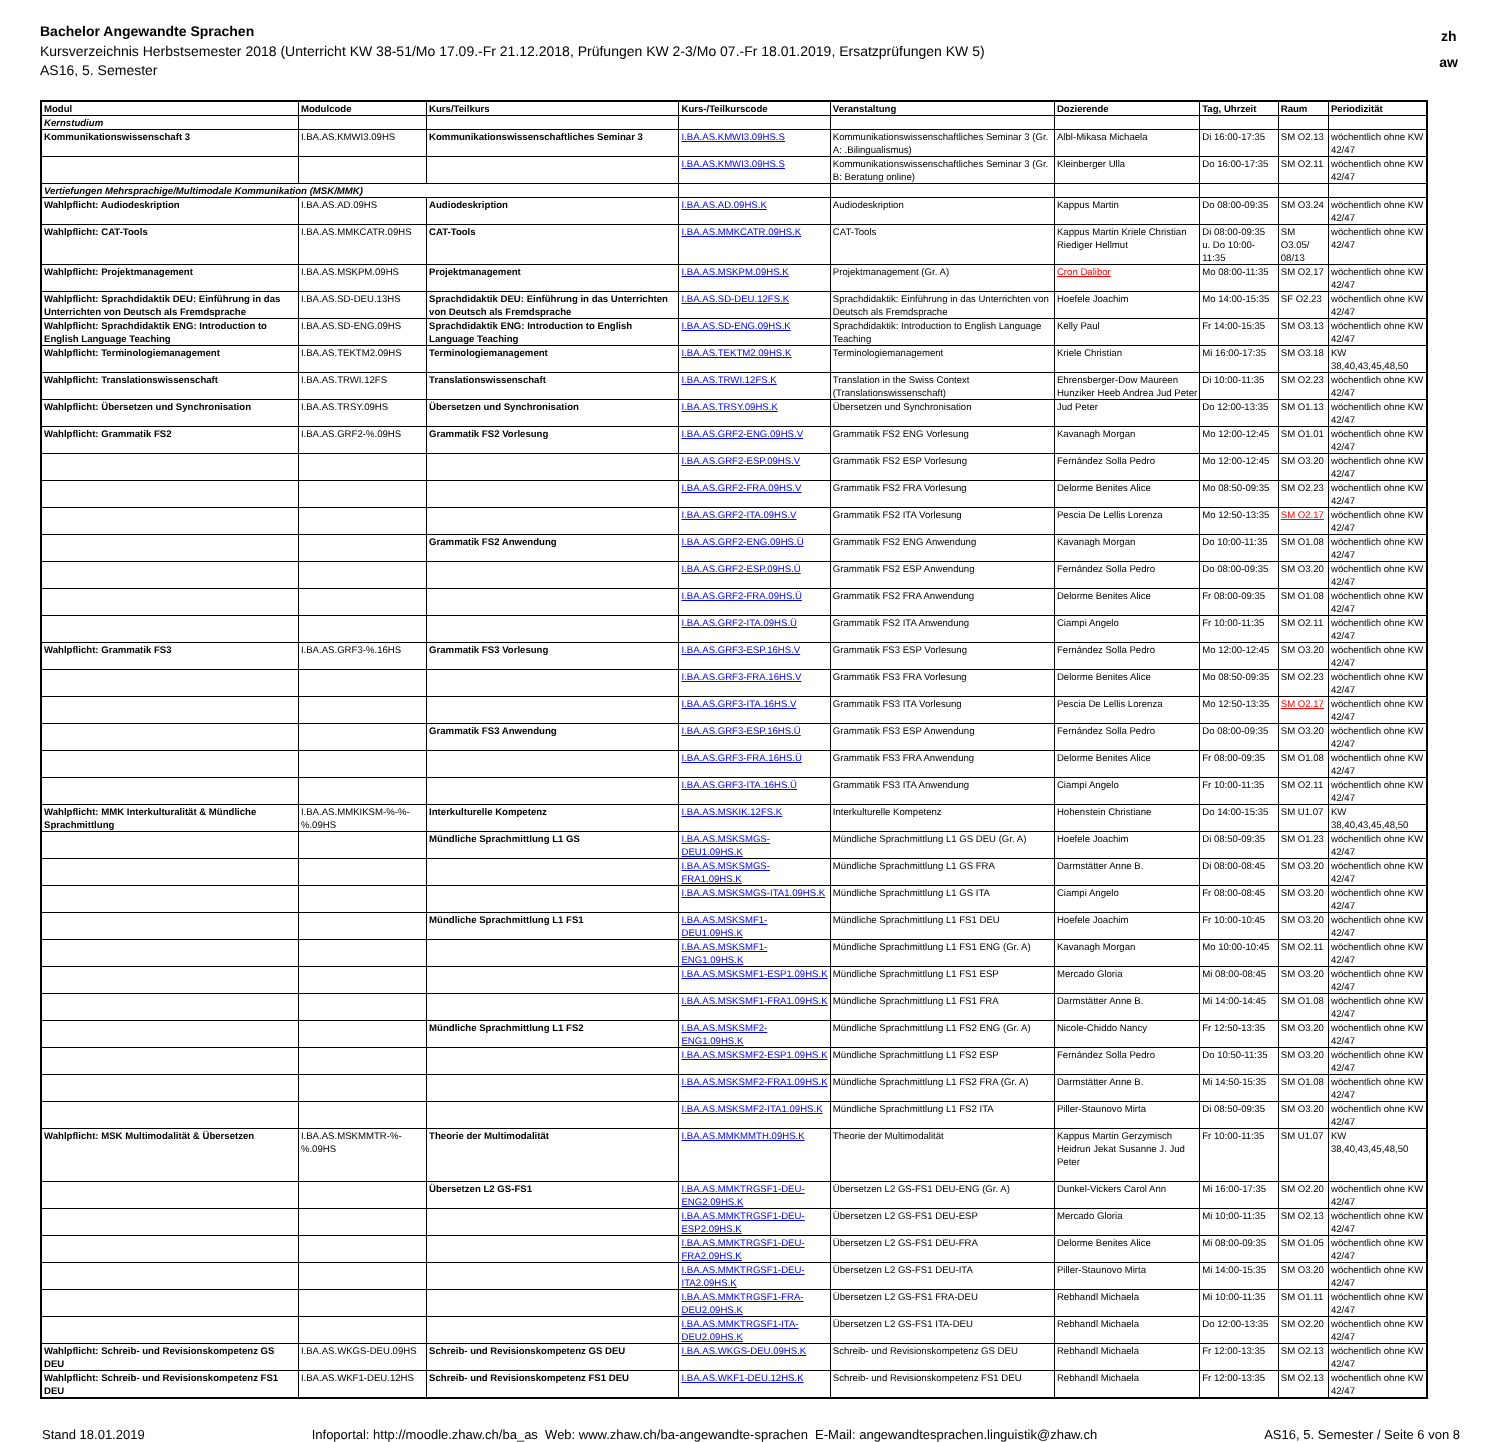Bachelor Angewandte Sprachen
Kursverzeichnis Herbstsemester 2018 (Unterricht KW 38-51/Mo 17.09.-Fr 21.12.2018, Prüfungen KW 2-3/Mo 07.-Fr 18.01.2019, Ersatzprüfungen KW 5)
AS16, 5. Semester
zh
aw
| Modul | Modulcode | Kurs/Teilkurs | Kurs-/Teilkurscode | Veranstaltung | Dozierende | Tag, Uhrzeit | Raum | Periodizität |
| --- | --- | --- | --- | --- | --- | --- | --- | --- |
| Kernstudium | | | | | | | | |
| Kommunikationswissenschaft 3 | I.BA.AS.KMWI3.09HS | Kommunikationswissenschaftliches Seminar 3 | I.BA.AS.KMWI3.09HS.S | Kommunikationswissenschaftliches Seminar 3 (Gr. A: .Bilingualismus) | Albl-Mikasa Michaela | Di 16:00-17:35 | SM O2.13 | wöchentlich ohne KW 42/47 |
| | | | I.BA.AS.KMWI3.09HS.S | Kommunikationswissenschaftliches Seminar 3 (Gr. B: Beratung online) | Kleinberger Ulla | Do 16:00-17:35 | SM O2.11 | wöchentlich ohne KW 42/47 |
| Vertiefungen Mehrsprachige/Multimodale Kommunikation (MSK/MMK) | | | | | | | | |
| Wahlpflicht: Audiodeskription | I.BA.AS.AD.09HS | Audiodeskription | I.BA.AS.AD.09HS.K | Audiodeskription | Kappus Martin | Do 08:00-09:35 | SM O3.24 | wöchentlich ohne KW 42/47 |
| Wahlpflicht: CAT-Tools | I.BA.AS.MMKCATR.09HS | CAT-Tools | I.BA.AS.MMKCATR.09HS.K | CAT-Tools | Kappus Martin Kriele Christian Riediger Hellmut | Di 08:00-09:35 u. Do 10:00-11:35 | SM O3.05/ 08/13 | wöchentlich ohne KW 42/47 |
| Wahlpflicht: Projektmanagement | I.BA.AS.MSKPM.09HS | Projektmanagement | I.BA.AS.MSKPM.09HS.K | Projektmanagement (Gr. A) | Cron Dalibor | Mo 08:00-11:35 | SM O2.17 | wöchentlich ohne KW 42/47 |
| Wahlpflicht: Sprachdidaktik DEU: Einführung in das Unterrichten von Deutsch als Fremdsprache | I.BA.AS.SD-DEU.13HS | Sprachdidaktik DEU: Einführung in das Unterrichten von Deutsch als Fremdsprache | I.BA.AS.SD-DEU.12FS.K | Sprachdidaktik: Einführung in das Unterrichten von Deutsch als Fremdsprache | Hoefele Joachim | Mo 14:00-15:35 | SF O2.23 | wöchentlich ohne KW 42/47 |
| Wahlpflicht: Sprachdidaktik ENG: Introduction to English Language Teaching | I.BA.AS.SD-ENG.09HS | Sprachdidaktik ENG: Introduction to English Language Teaching | I.BA.AS.SD-ENG.09HS.K | Sprachdidaktik: Introduction to English Language Teaching | Kelly Paul | Fr 14:00-15:35 | SM O3.13 | wöchentlich ohne KW 42/47 |
| Wahlpflicht: Terminologiemanagement | I.BA.AS.TEKTM2.09HS | Terminologiemanagement | I.BA.AS.TEKTM2.09HS.K | Terminologiemanagement | Kriele Christian | Mi 16:00-17:35 | SM O3.18 | KW 38,40,43,45,48,50 |
| Wahlpflicht: Translationswissenschaft | I.BA.AS.TRWI.12FS | Translationswissenschaft | I.BA.AS.TRWI.12FS.K | Translation in the Swiss Context (Translationswissenschaft) | Ehrensberger-Dow Maureen Hunziker Heeb Andrea Jud Peter | Di 10:00-11:35 | SM O2.23 | wöchentlich ohne KW 42/47 |
| Wahlpflicht: Übersetzen und Synchronisation | I.BA.AS.TRSY.09HS | Übersetzen und Synchronisation | I.BA.AS.TRSY.09HS.K | Übersetzen und Synchronisation | Jud Peter | Do 12:00-13:35 | SM O1.13 | wöchentlich ohne KW 42/47 |
| Wahlpflicht: Grammatik FS2 | I.BA.AS.GRF2-%.09HS | Grammatik FS2 Vorlesung | I.BA.AS.GRF2-ENG.09HS.V | Grammatik FS2 ENG Vorlesung | Kavanagh Morgan | Mo 12:00-12:45 | SM O1.01 | wöchentlich ohne KW 42/47 |
| | | | I.BA.AS.GRF2-ESP.09HS.V | Grammatik FS2 ESP Vorlesung | Fernández Solla Pedro | Mo 12:00-12:45 | SM O3.20 | wöchentlich ohne KW 42/47 |
| | | | I.BA.AS.GRF2-FRA.09HS.V | Grammatik FS2 FRA Vorlesung | Delorme Benites Alice | Mo 08:50-09:35 | SM O2.23 | wöchentlich ohne KW 42/47 |
| | | | I.BA.AS.GRF2-ITA.09HS.V | Grammatik FS2 ITA Vorlesung | Pescia De Lellis Lorenza | Mo 12:50-13:35 | SM O2.17 | wöchentlich ohne KW 42/47 |
| | | Grammatik FS2 Anwendung | I.BA.AS.GRF2-ENG.09HS.Ü | Grammatik FS2 ENG Anwendung | Kavanagh Morgan | Do 10:00-11:35 | SM O1.08 | wöchentlich ohne KW 42/47 |
| | | | I.BA.AS.GRF2-ESP.09HS.Ü | Grammatik FS2 ESP Anwendung | Fernández Solla Pedro | Do 08:00-09:35 | SM O3.20 | wöchentlich ohne KW 42/47 |
| | | | I.BA.AS.GRF2-FRA.09HS.Ü | Grammatik FS2 FRA Anwendung | Delorme Benites Alice | Fr 08:00-09:35 | SM O1.08 | wöchentlich ohne KW 42/47 |
| | | | I.BA.AS.GRF2-ITA.09HS.Ü | Grammatik FS2 ITA Anwendung | Ciampi Angelo | Fr 10:00-11:35 | SM O2.11 | wöchentlich ohne KW 42/47 |
| Wahlpflicht: Grammatik FS3 | I.BA.AS.GRF3-%.16HS | Grammatik FS3 Vorlesung | I.BA.AS.GRF3-ESP.16HS.V | Grammatik FS3 ESP Vorlesung | Fernández Solla Pedro | Mo 12:00-12:45 | SM O3.20 | wöchentlich ohne KW 42/47 |
| | | | I.BA.AS.GRF3-FRA.16HS.V | Grammatik FS3 FRA Vorlesung | Delorme Benites Alice | Mo 08:50-09:35 | SM O2.23 | wöchentlich ohne KW 42/47 |
| | | | I.BA.AS.GRF3-ITA.16HS.V | Grammatik FS3 ITA Vorlesung | Pescia De Lellis Lorenza | Mo 12:50-13:35 | SM O2.17 | wöchentlich ohne KW 42/47 |
| | | Grammatik FS3 Anwendung | I.BA.AS.GRF3-ESP.16HS.Ü | Grammatik FS3 ESP Anwendung | Fernández Solla Pedro | Do 08:00-09:35 | SM O3.20 | wöchentlich ohne KW 42/47 |
| | | | I.BA.AS.GRF3-FRA.16HS.Ü | Grammatik FS3 FRA Anwendung | Delorme Benites Alice | Fr 08:00-09:35 | SM O1.08 | wöchentlich ohne KW 42/47 |
| | | | I.BA.AS.GRF3-ITA.16HS.Ü | Grammatik FS3 ITA Anwendung | Ciampi Angelo | Fr 10:00-11:35 | SM O2.11 | wöchentlich ohne KW 42/47 |
| Wahlpflicht: MMK Interkulturalität & Mündliche Sprachmittlung | I.BA.AS.MMKIKSM-%-%-%.09HS | Interkulturelle Kompetenz | I.BA.AS.MSKIK.12FS.K | Interkulturelle Kompetenz | Hohenstein Christiane | Do 14:00-15:35 | SM U1.07 | KW 38,40,43,45,48,50 |
| | | Mündliche Sprachmittlung L1 GS | I.BA.AS.MSKSMGS-DEU1.09HS.K | Mündliche Sprachmittlung L1 GS DEU (Gr. A) | Hoefele Joachim | Di 08:50-09:35 | SM O1.23 | wöchentlich ohne KW 42/47 |
| | | | I.BA.AS.MSKSMGS-FRA1.09HS.K | Mündliche Sprachmittlung L1 GS FRA | Darmstätter Anne B. | Di 08:00-08:45 | SM O3.20 | wöchentlich ohne KW 42/47 |
| | | | I.BA.AS.MSKSMGS-ITA1.09HS.K | Mündliche Sprachmittlung L1 GS ITA | Ciampi Angelo | Fr 08:00-08:45 | SM O3.20 | wöchentlich ohne KW 42/47 |
| | | Mündliche Sprachmittlung L1 FS1 | I.BA.AS.MSKSMF1-DEU1.09HS.K | Mündliche Sprachmittlung L1 FS1 DEU | Hoefele Joachim | Fr 10:00-10:45 | SM O3.20 | wöchentlich ohne KW 42/47 |
| | | | I.BA.AS.MSKSMF1-ENG1.09HS.K | Mündliche Sprachmittlung L1 FS1 ENG (Gr. A) | Kavanagh Morgan | Mo 10:00-10:45 | SM O2.11 | wöchentlich ohne KW 42/47 |
| | | | I.BA.AS.MSKSMF1-ESP1.09HS.K | Mündliche Sprachmittlung L1 FS1 ESP | Mercado Gloria | Mi 08:00-08:45 | SM O3.20 | wöchentlich ohne KW 42/47 |
| | | | I.BA.AS.MSKSMF1-FRA1.09HS.K | Mündliche Sprachmittlung L1 FS1 FRA | Darmstätter Anne B. | Mi 14:00-14:45 | SM O1.08 | wöchentlich ohne KW 42/47 |
| | | Mündliche Sprachmittlung L1 FS2 | I.BA.AS.MSKSMF2-ENG1.09HS.K | Mündliche Sprachmittlung L1 FS2 ENG (Gr. A) | Nicole-Chiddo Nancy | Fr 12:50-13:35 | SM O3.20 | wöchentlich ohne KW 42/47 |
| | | | I.BA.AS.MSKSMF2-ESP1.09HS.K | Mündliche Sprachmittlung L1 FS2 ESP | Fernández Solla Pedro | Do 10:50-11:35 | SM O3.20 | wöchentlich ohne KW 42/47 |
| | | | I.BA.AS.MSKSMF2-FRA1.09HS.K | Mündliche Sprachmittlung L1 FS2 FRA (Gr. A) | Darmstätter Anne B. | Mi 14:50-15:35 | SM O1.08 | wöchentlich ohne KW 42/47 |
| | | | I.BA.AS.MSKSMF2-ITA1.09HS.K | Mündliche Sprachmittlung L1 FS2 ITA | Piller-Staunovo Mirta | Di 08:50-09:35 | SM O3.20 | wöchentlich ohne KW 42/47 |
| Wahlpflicht: MSK Multimodalität & Übersetzen | I.BA.AS.MSKMMTR-%-%.09HS | Theorie der Multimodalität | I.BA.AS.MMKMMTH.09HS.K | Theorie der Multimodalität | Kappus Martin Gerzymisch Heidrun Jekat Susanne J. Jud Peter | Fr 10:00-11:35 | SM U1.07 | KW 38,40,43,45,48,50 |
| | | Übersetzen L2 GS-FS1 | I.BA.AS.MMKTRGSF1-DEU-ENG2.09HS.K | Übersetzen L2 GS-FS1 DEU-ENG (Gr. A) | Dunkel-Vickers Carol Ann | Mi 16:00-17:35 | SM O2.20 | wöchentlich ohne KW 42/47 |
| | | | I.BA.AS.MMKTRGSF1-DEU-ESP2.09HS.K | Übersetzen L2 GS-FS1 DEU-ESP | Mercado Gloria | Mi 10:00-11:35 | SM O2.13 | wöchentlich ohne KW 42/47 |
| | | | I.BA.AS.MMKTRGSF1-DEU-FRA2.09HS.K | Übersetzen L2 GS-FS1 DEU-FRA | Delorme Benites Alice | Mi 08:00-09:35 | SM O1.05 | wöchentlich ohne KW 42/47 |
| | | | I.BA.AS.MMKTRGSF1-DEU-ITA2.09HS.K | Übersetzen L2 GS-FS1 DEU-ITA | Piller-Staunovo Mirta | Mi 14:00-15:35 | SM O3.20 | wöchentlich ohne KW 42/47 |
| | | | I.BA.AS.MMKTRGSF1-FRA-DEU2.09HS.K | Übersetzen L2 GS-FS1 FRA-DEU | Rebhandl Michaela | Mi 10:00-11:35 | SM O1.11 | wöchentlich ohne KW 42/47 |
| | | | I.BA.AS.MMKTRGSF1-ITA-DEU2.09HS.K | Übersetzen L2 GS-FS1 ITA-DEU | Rebhandl Michaela | Do 12:00-13:35 | SM O2.20 | wöchentlich ohne KW 42/47 |
| Wahlpflicht: Schreib- und Revisionskompetenz GS DEU | I.BA.AS.WKGS-DEU.09HS | Schreib- und Revisionskompetenz GS DEU | I.BA.AS.WKGS-DEU.09HS.K | Schreib- und Revisionskompetenz GS DEU | Rebhandl Michaela | Fr 12:00-13:35 | SM O2.13 | wöchentlich ohne KW 42/47 |
| Wahlpflicht: Schreib- und Revisionskompetenz FS1 DEU | I.BA.AS.WKF1-DEU.12HS | Schreib- und Revisionskompetenz FS1 DEU | I.BA.AS.WKF1-DEU.12HS.K | Schreib- und Revisionskompetenz FS1 DEU | Rebhandl Michaela | Fr 12:00-13:35 | SM O2.13 | wöchentlich ohne KW 42/47 |
Stand 18.01.2019 Infoportal: http://moodle.zhaw.ch/ba_as Web: www.zhaw.ch/ba-angewandte-sprachen E-Mail: angewandtesprachen.linguistik@zhaw.ch AS16, 5. Semester / Seite 6 von 8